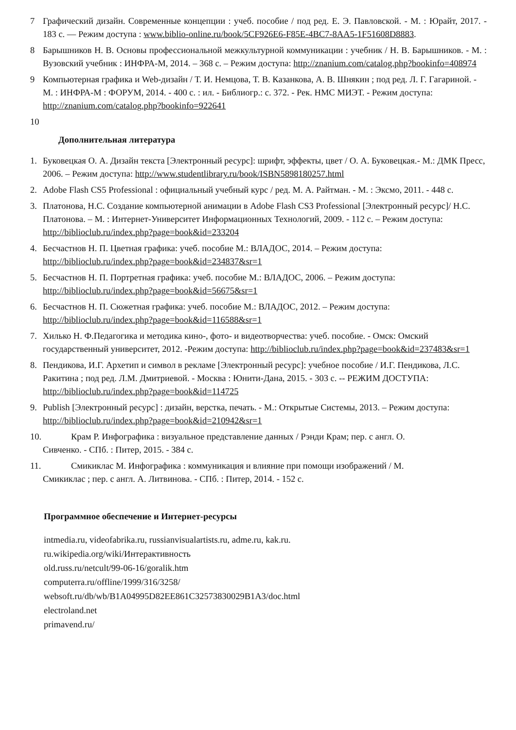7 Графический дизайн. Современные концепции : учеб. пособие / под ред. Е. Э. Павловской. - М. : Юрайт, 2017. - 183 с. — Режим доступа : www.biblio-online.ru/book/5CF926E6-F85E-4BC7-8AA5-1F51608D8883.
8 Барышников Н. В. Основы профессиональной межкультурной коммуникации : учебник / Н. В. Барышников. - М. : Вузовский учебник : ИНФРА-М, 2014. – 368 с. – Режим доступа: http://znanium.com/catalog.php?bookinfo=408974
9 Компьютерная графика и Web-дизайн / Т. И. Немцова, Т. В. Казанкова, А. В. Шнякин ; под ред. Л. Г. Гагариной. - М. : ИНФРА-М : ФОРУМ, 2014. - 400 с. : ил. - Библиогр.: с. 372. - Рек. НМС МИЭТ. - Режим доступа: http://znanium.com/catalog.php?bookinfo=922641
10
Дополнительная литература
1. Буковецкая О. А. Дизайн текста [Электронный ресурс]: шрифт, эффекты, цвет / О. А. Буковецкая.- М.: ДМК Пресс, 2006. – Режим доступа: http://www.studentlibrary.ru/book/ISBN5898180257.html
2. Adobe Flash CS5 Professional : официальный учебный курс / ред. М. А. Райтман. - М. : Эксмо, 2011. - 448 с.
3. Платонова, Н.С. Создание компьютерной анимации в Adobe Flash CS3 Professional [Электронный ресурс]/ Н.С. Платонова. – М. : Интернет-Университет Информационных Технологий, 2009. - 112 с. – Режим доступа: http://biblioclub.ru/index.php?page=book&id=233204
4. Бесчастнов Н. П. Цветная графика: учеб. пособие М.: ВЛАДОС, 2014. – Режим доступа: http://biblioclub.ru/index.php?page=book&id=234837&sr=1
5. Бесчастнов Н. П. Портретная графика: учеб. пособие М.: ВЛАДОС, 2006. – Режим доступа: http://biblioclub.ru/index.php?page=book&id=56675&sr=1
6. Бесчастнов Н. П. Сюжетная графика: учеб. пособие М.: ВЛАДОС, 2012. – Режим доступа: http://biblioclub.ru/index.php?page=book&id=116588&sr=1
7. Хилько Н. Ф.Педагогика и методика кино-, фото- и видеотворчества: учеб. пособие. - Омск: Омский государственный университет, 2012. -Режим доступа: http://biblioclub.ru/index.php?page=book&id=237483&sr=1
8. Пендикова, И.Г. Архетип и символ в рекламе [Электронный ресурс]: учебное пособие / И.Г. Пендикова, Л.С. Ракитина ; под ред. Л.М. Дмитриевой. - Москва : Юнити-Дана, 2015. - 303 с. -- РЕЖИМ ДОСТУПА: http://biblioclub.ru/index.php?page=book&id=114725
9. Publish [Электронный ресурс] : дизайн, верстка, печать. - М.: Открытые Системы, 2013. – Режим доступа: http://biblioclub.ru/index.php?page=book&id=210942&sr=1
10. Крам Р. Инфографика : визуальное представление данных / Рэнди Крам; пер. с англ. О.
Сивченко. - СПб. : Питер, 2015. - 384 с.
11. Смикиклас М. Инфографика : коммуникация и влияние при помощи изображений / М.
Смикиклас ; пер. с англ. А. Литвинова. - СПб. : Питер, 2014. - 152 с.
Программное обеспечение и Интернет-ресурсы
intmedia.ru, videofabrika.ru, russianvisualartists.ru, adme.ru, kak.ru.
ru.wikipedia.org/wiki/Интерактивность
old.russ.ru/netcult/99-06-16/goralik.htm
computerra.ru/offline/1999/316/3258/
websoft.ru/db/wb/B1A04995D82EE861C32573830029B1A3/doc.html
electroland.net
primavend.ru/